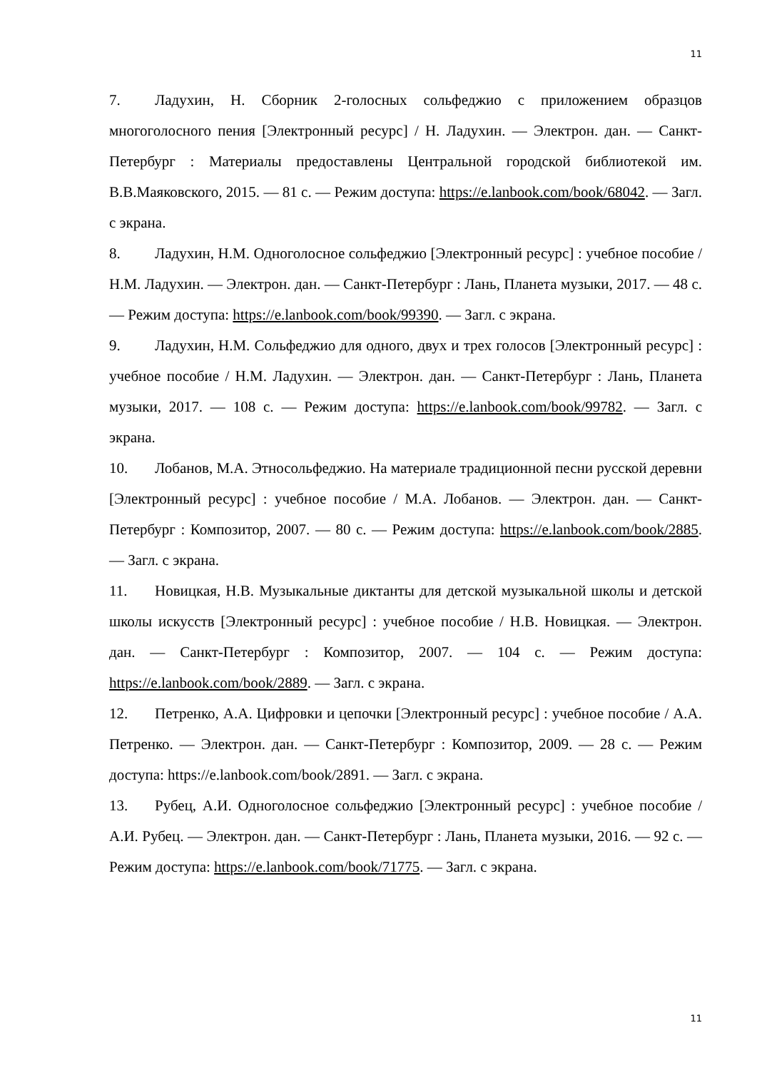11
7. Ладухин, Н. Сборник 2-голосных сольфеджио с приложением образцов многоголосного пения [Электронный ресурс] / Н. Ладухин. — Электрон. дан. — Санкт-Петербург : Материалы предоставлены Центральной городской библиотекой им. В.В.Маяковского, 2015. — 81 с. — Режим доступа: https://e.lanbook.com/book/68042. — Загл. с экрана.
8. Ладухин, Н.М. Одноголосное сольфеджио [Электронный ресурс] : учебное пособие / Н.М. Ладухин. — Электрон. дан. — Санкт-Петербург : Лань, Планета музыки, 2017. — 48 с. — Режим доступа: https://e.lanbook.com/book/99390. — Загл. с экрана.
9. Ладухин, Н.М. Сольфеджио для одного, двух и трех голосов [Электронный ресурс] : учебное пособие / Н.М. Ладухин. — Электрон. дан. — Санкт-Петербург : Лань, Планета музыки, 2017. — 108 с. — Режим доступа: https://e.lanbook.com/book/99782. — Загл. с экрана.
10. Лобанов, М.А. Этносольфеджио. На материале традиционной песни русской деревни [Электронный ресурс] : учебное пособие / М.А. Лобанов. — Электрон. дан. — Санкт-Петербург : Композитор, 2007. — 80 с. — Режим доступа: https://e.lanbook.com/book/2885. — Загл. с экрана.
11. Новицкая, Н.В. Музыкальные диктанты для детской музыкальной школы и детской школы искусств [Электронный ресурс] : учебное пособие / Н.В. Новицкая. — Электрон. дан. — Санкт-Петербург : Композитор, 2007. — 104 с. — Режим доступа: https://e.lanbook.com/book/2889. — Загл. с экрана.
12. Петренко, А.А. Цифровки и цепочки [Электронный ресурс] : учебное пособие / А.А. Петренко. — Электрон. дан. — Санкт-Петербург : Композитор, 2009. — 28 с. — Режим доступа: https://e.lanbook.com/book/2891. — Загл. с экрана.
13. Рубец, А.И. Одноголосное сольфеджио [Электронный ресурс] : учебное пособие / А.И. Рубец. — Электрон. дан. — Санкт-Петербург : Лань, Планета музыки, 2016. — 92 с. — Режим доступа: https://e.lanbook.com/book/71775. — Загл. с экрана.
11